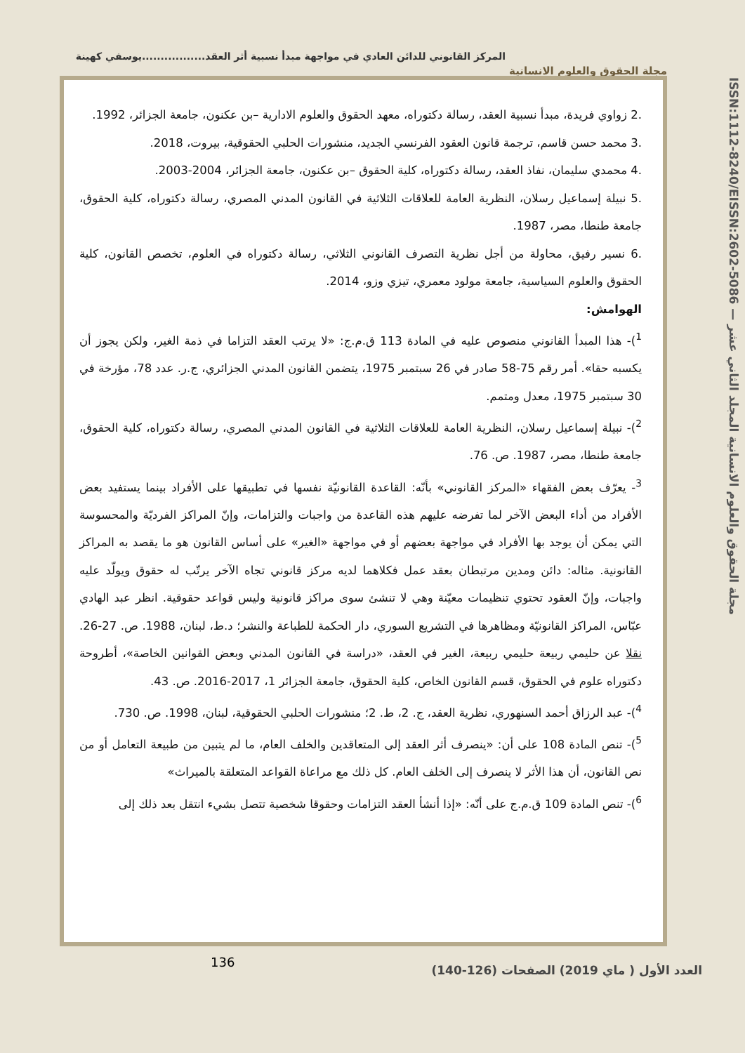المركز القانوني للدائن العادي في مواجهة مبدأ نسبية أثر العقد.................يوسفي كهينة
مجلة الحقوق والعلوم الانسانية
ISSN:1112-8240/EISSN:2602-5086 — مجلة الحقوق والعلوم الانسانية المجلد الثاني عشر
.2 زواوي فريدة، مبدأ نسبية العقد، رسالة دكتوراه، معهد الحقوق والعلوم الادارية –بن عكنون، جامعة الجزائر، 1992.
.3 محمد حسن قاسم، ترجمة قانون العقود الفرنسي الجديد، منشورات الحلبي الحقوقية، بيروت، 2018.
.4 محمدي سليمان، نفاذ العقد، رسالة دكتوراه، كلية الحقوق –بن عكنون، جامعة الجزائر، 2004-2003.
.5 نبيلة إسماعيل رسلان، النظرية العامة للعلاقات الثلاثية في القانون المدني المصري، رسالة دكتوراه، كلية الحقوق، جامعة طنطا، مصر، 1987.
.6 نسير رفيق، محاولة من أجل نظرية التصرف القانوني الثلاثي، رسالة دكتوراه في العلوم، تخصص القانون، كلية الحقوق والعلوم السياسية، جامعة مولود معمري، تيزي وزو، 2014.
الهوامش:
<sup>1</sup>)- هذا المبدأ القانوني منصوص عليه في المادة 113 ق.م.ج: «لا يرتب العقد التزاما في ذمة الغير، ولكن يجوز أن يكسبه حقا». أمر رقم 75-58 صادر في 26 سبتمبر 1975، يتضمن القانون المدني الجزائري، ج.ر. عدد 78، مؤرخة في 30 سبتمبر 1975، معدل ومتمم.
<sup>2</sup>)- نبيلة إسماعيل رسلان، النظرية العامة للعلاقات الثلاثية في القانون المدني المصري، رسالة دكتوراه، كلية الحقوق، جامعة طنطا، مصر، 1987. ص. 76.
<sup>3</sup>- يعرّف بعض الفقهاء «المركز القانوني» بأنّه: القاعدة القانونيّة نفسها في تطبيقها على الأفراد بينما يستفيد بعض الأفراد من أداء البعض الآخر لما تفرضه عليهم هذه القاعدة من واجبات والتزامات، وإنّ المراكز الفرديّة والمحسوسة التي يمكن أن يوجد بها الأفراد في مواجهة بعضهم أو في مواجهة «الغير» على أساس القانون هو ما يقصد به المراكز القانونية. مثاله: دائن ومدين مرتبطان بعقد عمل فكلاهما لديه مركز قانوني تجاه الآخر يرتّب له حقوق ويولّد عليه واجبات، وإنّ العقود تحتوي تنظيمات معيّنة وهي لا تنشئ سوى مراكز قانونية وليس قواعد حقوقية. انظر عبد الهادي عبّاس، المراكز القانونيّة ومظاهرها في التشريع السوري، دار الحكمة للطباعة والنشر؛ د.ط، لبنان، 1988. ص. 27-26. نقلا عن حليمي ربيعة حليمي ربيعة، الغير في العقد، «دراسة في القانون المدني وبعض القوانين الخاصة»، أطروحة دكتوراه علوم في الحقوق، قسم القانون الخاص، كلية الحقوق، جامعة الجزائر 1، 2017-2016. ص. 43.
<sup>4</sup>)- عبد الرزاق أحمد السنهوري، نظرية العقد، ج. 2، ط. 2؛ منشورات الحلبي الحقوقية، لبنان، 1998. ص. 730.
<sup>5</sup>)- تنص المادة 108 على أن: «ينصرف أثر العقد إلى المتعاقدين والخلف العام، ما لم يتبين من طبيعة التعامل أو من نص القانون، أن هذا الأثر لا ينصرف إلى الخلف العام. كل ذلك مع مراعاة القواعد المتعلقة بالميراث»
<sup>6</sup>)- تنص المادة 109 ق.م.ج على أنّه: «إذا أنشأ العقد التزامات وحقوقا شخصية تتصل بشيء انتقل بعد ذلك إلى
136
العدد الأول ( ماي 2019) الصفحات (126-140)